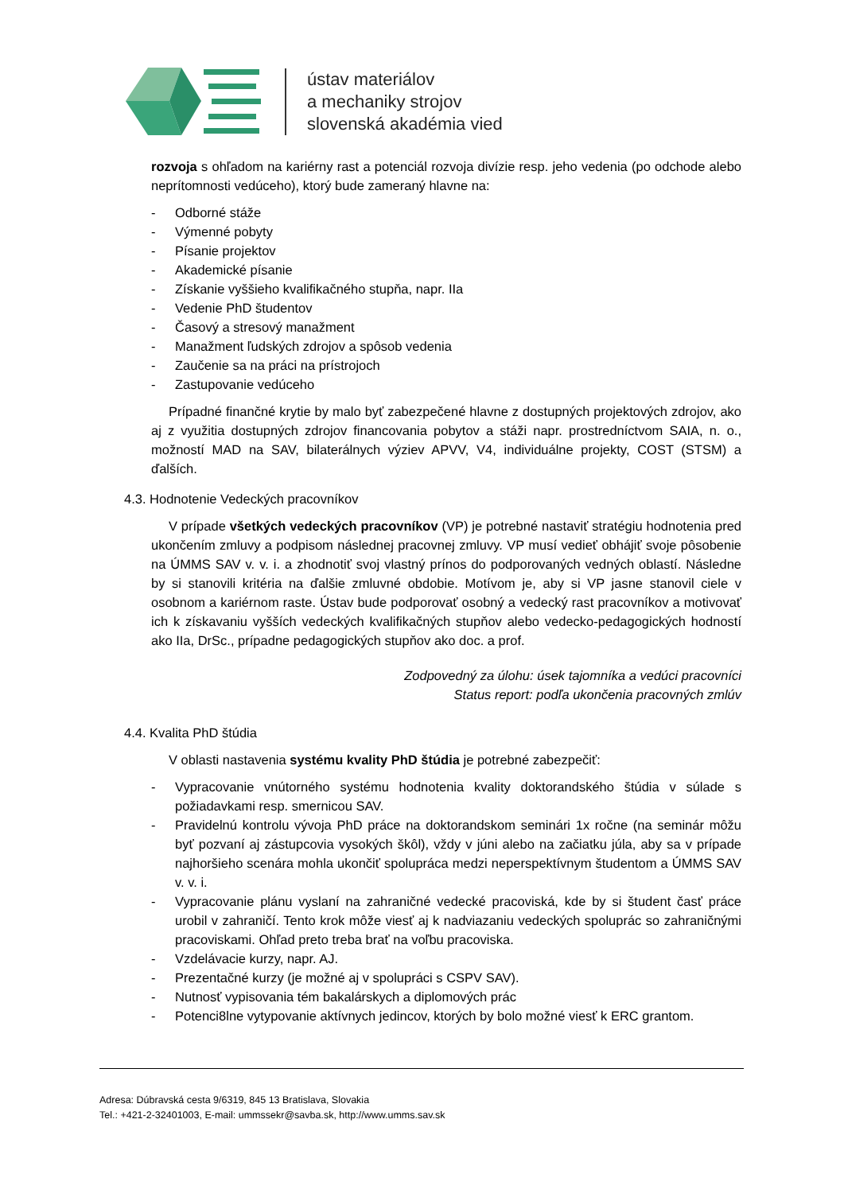ústav materiálov
a mechaniky strojov
slovenská akadémia vied
rozvoja s ohľadom na kariérny rast a potenciál rozvoja divízie resp. jeho vedenia (po odchode alebo neprítomnosti vedúceho), ktorý bude zameraný hlavne na:
- Odborné stáže
- Výmenné pobyty
- Písanie projektov
- Akademické písanie
- Získanie vyššieho kvalifikačného stupňa, napr. IIa
- Vedenie PhD študentov
- Časový a stresový manažment
- Manažment ľudských zdrojov a spôsob vedenia
- Zaučenie sa na práci na prístrojoch
- Zastupovanie vedúceho
Prípadné finančné krytie by malo byť zabezpečené hlavne z dostupných projektových zdrojov, ako aj z využitia dostupných zdrojov financovania pobytov a stáži napr. prostredníctvom SAIA, n. o., možností MAD na SAV, bilaterálnych výziev APVV, V4, individuálne projekty, COST (STSM) a ďalších.
4.3. Hodnotenie Vedeckých pracovníkov
V prípade všetkých vedeckých pracovníkov (VP) je potrebné nastaviť stratégiu hodnotenia pred ukončením zmluvy a podpisom následnej pracovnej zmluvy. VP musí vedieť obhájiť svoje pôsobenie na ÚMMS SAV v. v. i. a zhodnotiť svoj vlastný prínos do podporovaných vedných oblastí. Následne by si stanovili kritéria na ďalšie zmluvné obdobie. Motívom je, aby si VP jasne stanovil ciele v osobnom a kariérnom raste. Ústav bude podporovať osobný a vedecký rast pracovníkov a motivovať ich k získavaniu vyšších vedeckých kvalifikačných stupňov alebo vedecko-pedagogických hodností ako IIa, DrSc., prípadne pedagogických stupňov ako doc. a prof.
Zodpovedný za úlohu: úsek tajomníka a vedúci pracovníci
Status report: podľa ukončenia pracovných zmlúv
4.4. Kvalita PhD štúdia
V oblasti nastavenia systému kvality PhD štúdia je potrebné zabezpečiť:
- Vypracovanie vnútorného systému hodnotenia kvality doktorandského štúdia v súlade s požiadavkami resp. smernicou SAV.
- Pravidelnú kontrolu vývoja PhD práce na doktorandskom seminári 1x ročne (na seminár môžu byť pozvaní aj zástupcovia vysokých škôl), vždy v júni alebo na začiatku júla, aby sa v prípade najhoršieho scenára mohla ukončiť spolupráca medzi neperspektívnym študentom a ÚMMS SAV v. v. i.
- Vypracovanie plánu vyslaní na zahraničné vedecké pracoviská, kde by si študent časť práce urobil v zahraničí. Tento krok môže viesť aj k nadviazaniu vedeckých spoluprác so zahraničnými pracoviskami. Ohľad preto treba brať na voľbu pracoviska.
- Vzdelávacie kurzy, napr. AJ.
- Prezentačné kurzy (je možné aj v spolupráci s CSPV SAV).
- Nutnosť vypisovania tém bakalárskych a diplomových prác
- Potenci8lne vytypovanie aktívnych jedincov, ktorých by bolo možné viesť k ERC grantom.
Adresa: Dúbravská cesta 9/6319, 845 13 Bratislava, Slovakia
Tel.: +421-2-32401003, E-mail: ummssekr@savba.sk, http://www.umms.sav.sk